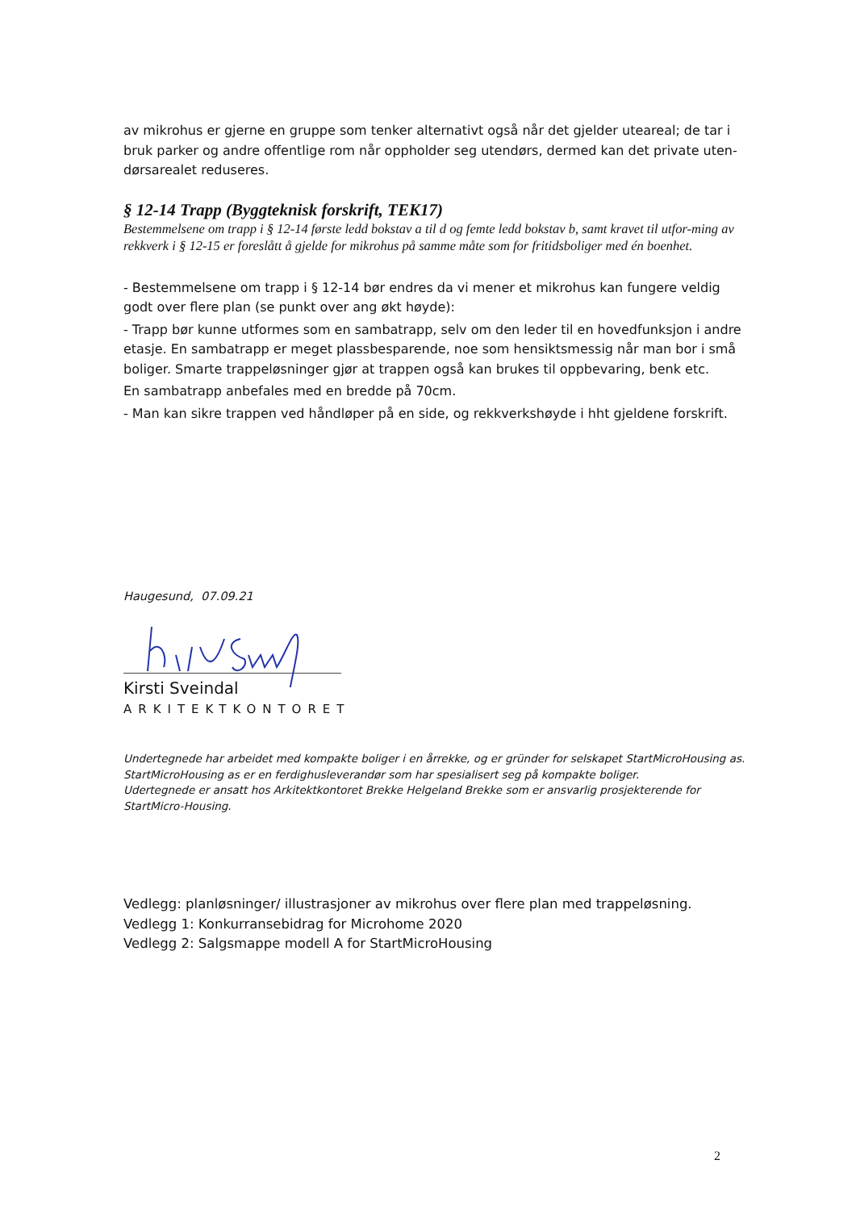av mikrohus er gjerne en gruppe som tenker alternativt også når det gjelder uteareal; de tar i bruk parker og andre offentlige rom når oppholder seg utendørs, dermed kan det private uten-dørsarealet reduseres.
§ 12-14 Trapp (Byggteknisk forskrift, TEK17)
Bestemmelsene om trapp i § 12-14 første ledd bokstav a til d og femte ledd bokstav b, samt kravet til utfor-ming av rekkverk i § 12-15 er foreslått å gjelde for mikrohus på samme måte som for fritidsboliger med én boenhet.
- Bestemmelsene om trapp i § 12-14 bør endres da vi mener et mikrohus kan fungere veldig godt over flere plan (se punkt over ang økt høyde):
- Trapp bør kunne utformes som en sambatrapp, selv om den leder til en hovedfunksjon i andre etasje. En sambatrapp er meget plassbesparende, noe som hensiktsmessig når man bor i små boliger. Smarte trappeløsninger gjør at trappen også kan brukes til oppbevaring, benk etc.
En sambatrapp anbefales med en bredde på 70cm.
- Man kan sikre trappen ved håndløper på en side, og rekkverkshøyde i hht gjeldene forskrift.
Haugesund, 07.09.21
Kirsti Sveindal
ARKITEKTKONTORET
Undertegnede har arbeidet med kompakte boliger i en årrekke, og er gründer for selskapet StartMicroHousing as.
StartMicroHousing as er en ferdighusleverandør som har spesialisert seg på kompakte boliger.
Udertegnede er ansatt hos Arkitektkontoret Brekke Helgeland Brekke som er ansvarlig prosjekterende for StartMicro-Housing.
Vedlegg: planløsninger/ illustrasjoner av mikrohus over flere plan med trappeløsning.
Vedlegg 1: Konkurransebidrag for Microhome 2020
Vedlegg 2: Salgsmappe modell A for StartMicroHousing
2